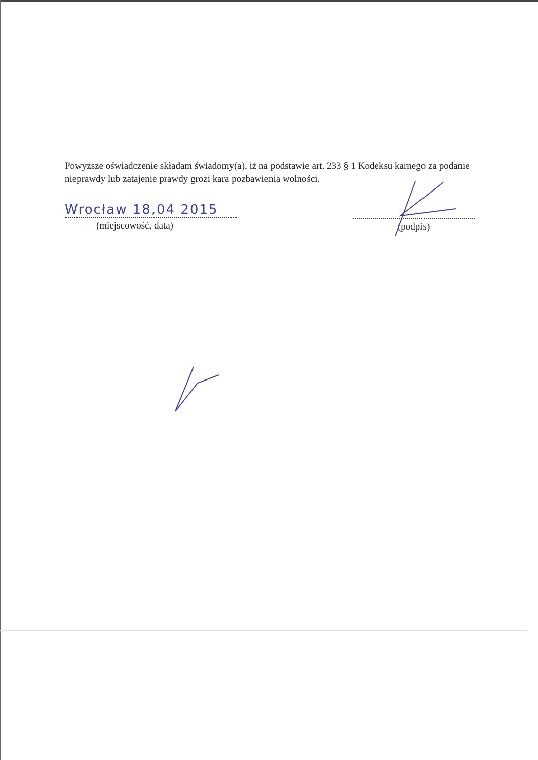Powyższe oświadczenie składam świadomy(a), iż na podstawie art. 233 § 1 Kodeksu karnego za podanie nieprawdy lub zatajenie prawdy grozi kara pozbawienia wolności.
Wrocław 18,04 2015
(miejscowość, data)
(podpis)